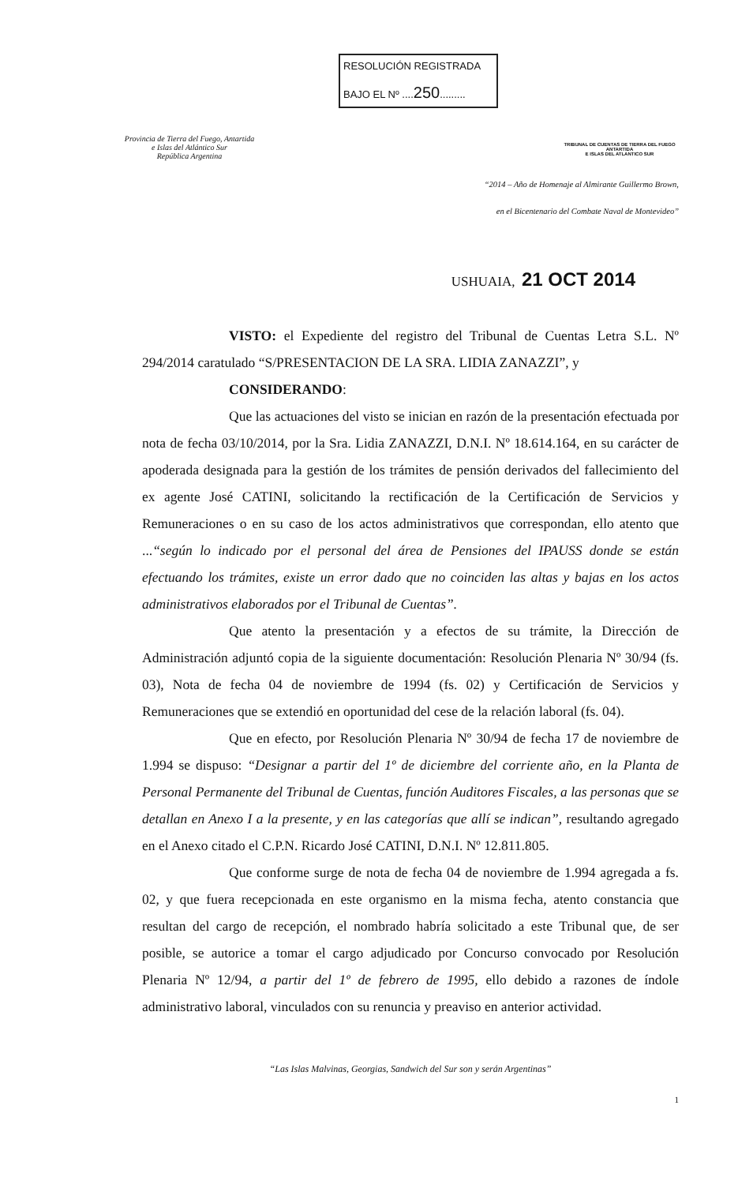Provincia de Tierra del Fuego, Antartida
e Islas del Atlántico Sur
República Argentina
RESOLUCIÓN REGISTRADA
BAJO EL Nº ....250.........
TRIBUNAL DE CUENTAS DE TIERRA DEL FUEGO
ANTARTIDA
E ISLAS DEL ATLANTICO SUR
“2014 – Año de Homenaje al Almirante Guillermo Brown,
en el Bicentenario del Combate Naval de Montevideo”
USHUAIA, 21 OCT 2014
VISTO: el Expediente del registro del Tribunal de Cuentas Letra S.L. Nº 294/2014 caratulado “S/PRESENTACION DE LA SRA. LIDIA ZANAZZI”, y
CONSIDERANDO:
Que las actuaciones del visto se inician en razón de la presentación efectuada por nota de fecha 03/10/2014, por la Sra. Lidia ZANAZZI, D.N.I. Nº 18.614.164, en su carácter de apoderada designada para la gestión de los trámites de pensión derivados del fallecimiento del ex agente José CATINI, solicitando la rectificación de la Certificación de Servicios y Remuneraciones o en su caso de los actos administrativos que correspondan, ello atento que ...“según lo indicado por el personal del área de Pensiones del IPAUSS donde se están efectuando los trámites, existe un error dado que no coinciden las altas y bajas en los actos administrativos elaborados por el Tribunal de Cuentas”.
Que atento la presentación y a efectos de su trámite, la Dirección de Administración adjuntó copia de la siguiente documentación: Resolución Plenaria Nº 30/94 (fs. 03), Nota de fecha 04 de noviembre de 1994 (fs. 02) y Certificación de Servicios y Remuneraciones que se extendió en oportunidad del cese de la relación laboral (fs. 04).
Que en efecto, por Resolución Plenaria Nº 30/94 de fecha 17 de noviembre de 1.994 se dispuso: “Designar a partir del 1º de diciembre del corriente año, en la Planta de Personal Permanente del Tribunal de Cuentas, función Auditores Fiscales, a las personas que se detallan en Anexo I a la presente, y en las categorías que allí se indican”, resultando agregado en el Anexo citado el C.P.N. Ricardo José CATINI, D.N.I. Nº 12.811.805.
Que conforme surge de nota de fecha 04 de noviembre de 1.994 agregada a fs. 02, y que fuera recepcionada en este organismo en la misma fecha, atento constancia que resultan del cargo de recepción, el nombrado habría solicitado a este Tribunal que, de ser posible, se autorice a tomar el cargo adjudicado por Concurso convocado por Resolución Plenaria Nº 12/94, a partir del 1º de febrero de 1995, ello debido a razones de índole administrativo laboral, vinculados con su renuncia y preaviso en anterior actividad.
“Las Islas Malvinas, Georgias, Sandwich del Sur son y serán Argentinas”
1